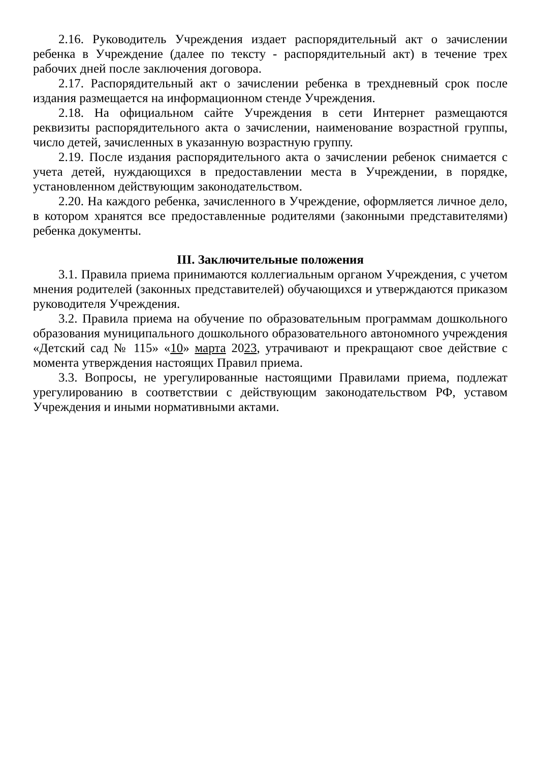2.16. Руководитель Учреждения издает распорядительный акт о зачислении ребенка в Учреждение (далее по тексту - распорядительный акт) в течение трех рабочих дней после заключения договора.
2.17. Распорядительный акт о зачислении ребенка в трехдневный срок после издания размещается на информационном стенде Учреждения.
2.18. На официальном сайте Учреждения в сети Интернет размещаются реквизиты распорядительного акта о зачислении, наименование возрастной группы, число детей, зачисленных в указанную возрастную группу.
2.19. После издания распорядительного акта о зачислении ребенок снимается с учета детей, нуждающихся в предоставлении места в Учреждении, в порядке, установленном действующим законодательством.
2.20. На каждого ребенка, зачисленного в Учреждение, оформляется личное дело, в котором хранятся все предоставленные родителями (законными представителями) ребенка документы.
III. Заключительные положения
3.1. Правила приема принимаются коллегиальным органом Учреждения, с учетом мнения родителей (законных представителей) обучающихся и утверждаются приказом руководителя Учреждения.
3.2. Правила приема на обучение по образовательным программам дошкольного образования муниципального дошкольного образовательного автономного учреждения «Детский сад № 115» «10» марта 2023, утрачивают и прекращают свое действие с момента утверждения настоящих Правил приема.
3.3. Вопросы, не урегулированные настоящими Правилами приема, подлежат урегулированию в соответствии с действующим законодательством РФ, уставом Учреждения и иными нормативными актами.